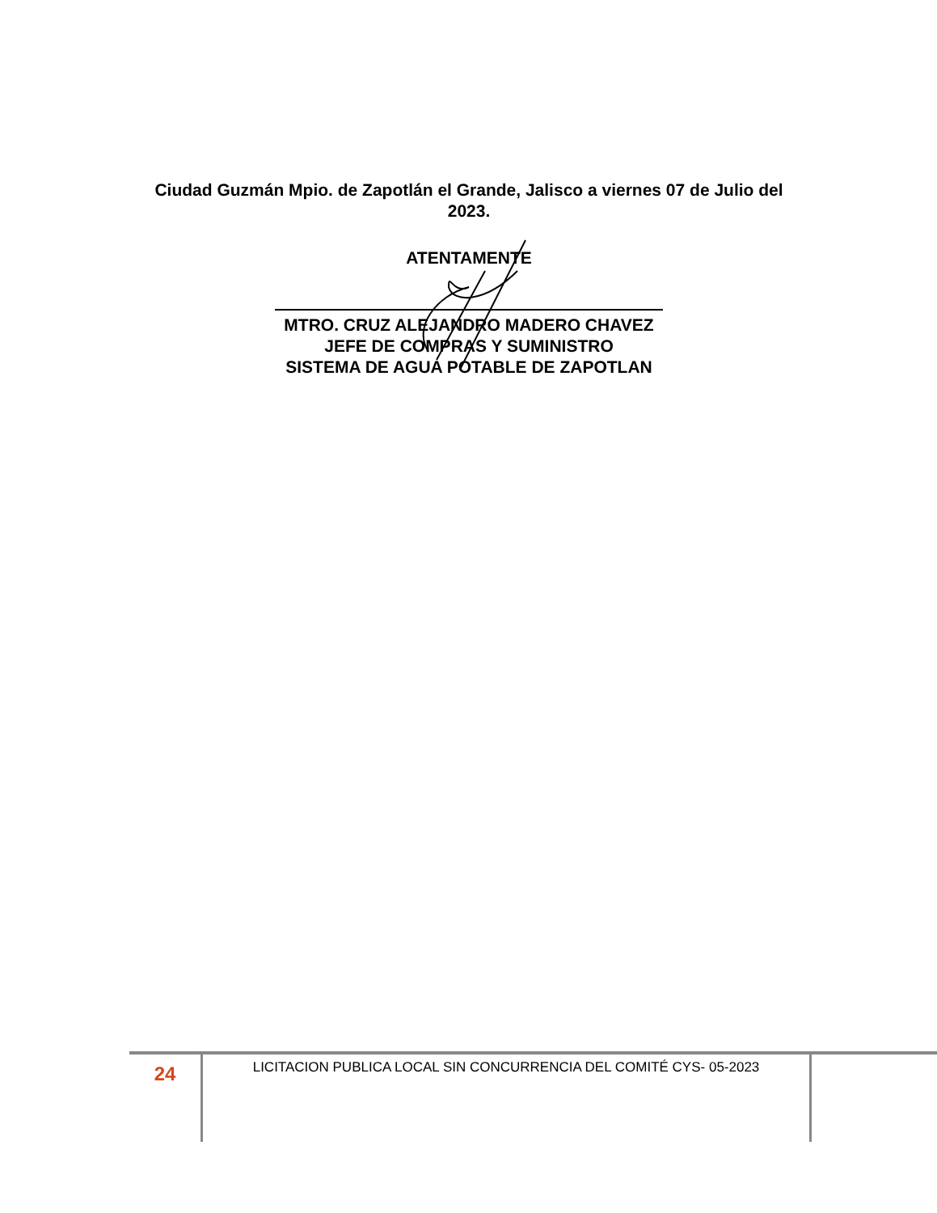Ciudad Guzmán Mpio. de Zapotlán el Grande, Jalisco a viernes 07 de Julio del 2023.
ATENTAMENTE
MTRO. CRUZ ALEJANDRO MADERO CHAVEZ
JEFE DE COMPRAS Y SUMINISTRO
SISTEMA DE AGUA POTABLE DE ZAPOTLAN
24
LICITACION PUBLICA LOCAL SIN CONCURRENCIA DEL COMITÉ CYS- 05-2023